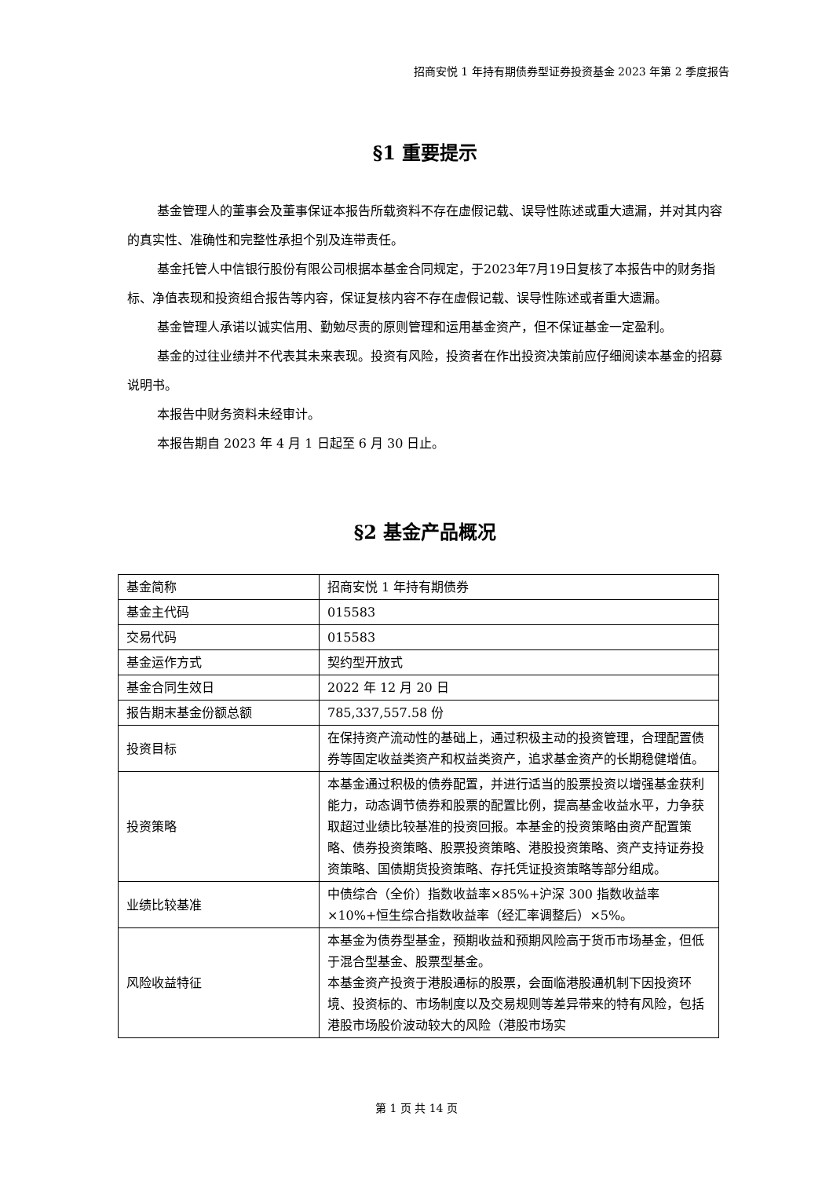招商安悦 1 年持有期债券型证券投资基金 2023 年第 2 季度报告
§1 重要提示
基金管理人的董事会及董事保证本报告所载资料不存在虚假记载、误导性陈述或重大遗漏，并对其内容的真实性、准确性和完整性承担个别及连带责任。
基金托管人中信银行股份有限公司根据本基金合同规定，于2023年7月19日复核了本报告中的财务指标、净值表现和投资组合报告等内容，保证复核内容不存在虚假记载、误导性陈述或者重大遗漏。
基金管理人承诺以诚实信用、勤勉尽责的原则管理和运用基金资产，但不保证基金一定盈利。
基金的过往业绩并不代表其未来表现。投资有风险，投资者在作出投资决策前应仔细阅读本基金的招募说明书。
本报告中财务资料未经审计。
本报告期自 2023 年 4 月 1 日起至 6 月 30 日止。
§2 基金产品概况
| 基金简称 | 招商安悦 1 年持有期债券 |
| 基金主代码 | 015583 |
| 交易代码 | 015583 |
| 基金运作方式 | 契约型开放式 |
| 基金合同生效日 | 2022 年 12 月 20 日 |
| 报告期末基金份额总额 | 785,337,557.58 份 |
| 投资目标 | 在保持资产流动性的基础上，通过积极主动的投资管理，合理配置债券等固定收益类资产和权益类资产，追求基金资产的长期稳健增值。 |
| 投资策略 | 本基金通过积极的债券配置，并进行适当的股票投资以增强基金获利能力，动态调节债券和股票的配置比例，提高基金收益水平，力争获取超过业绩比较基准的投资回报。本基金的投资策略由资产配置策略、债券投资策略、股票投资策略、港股投资策略、资产支持证券投资策略、国债期货投资策略、存托凭证投资策略等部分组成。 |
| 业绩比较基准 | 中债综合（全价）指数收益率×85%+沪深 300 指数收益率×10%+恒生综合指数收益率（经汇率调整后）×5%。 |
| 风险收益特征 | 本基金为债券型基金，预期收益和预期风险高于货币市场基金，但低于混合型基金、股票型基金。 本基金资产投资于港股通标的股票，会面临港股通机制下因投资环境、投资标的、市场制度以及交易规则等差异带来的特有风险，包括港股市场股价波动较大的风险（港股市场实 |
第 1 页 共 14 页